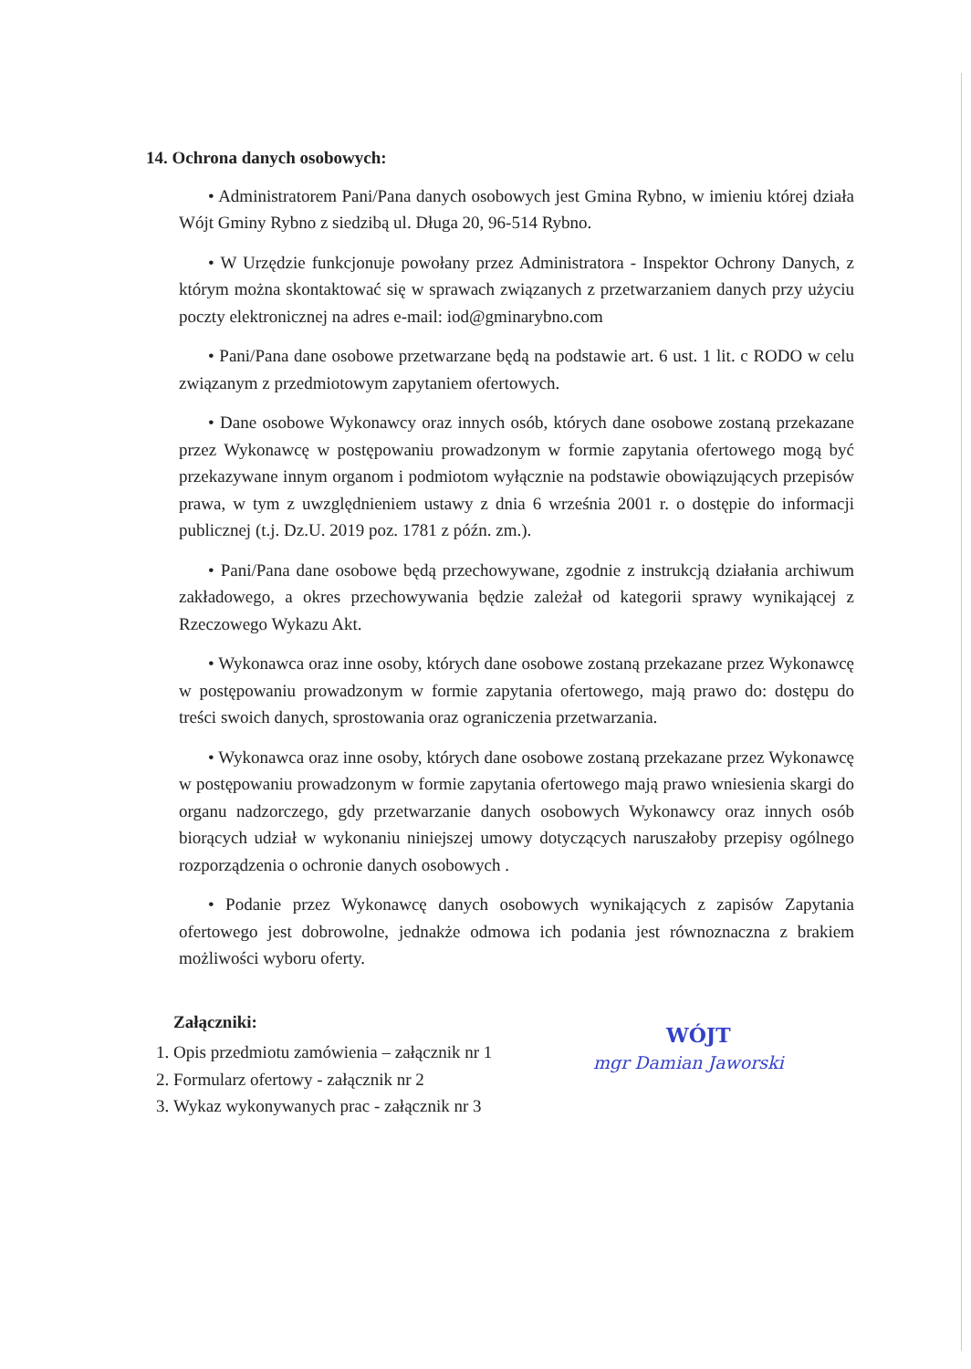14. Ochrona danych osobowych:
• Administratorem Pani/Pana danych osobowych jest Gmina Rybno, w imieniu której działa Wójt Gminy Rybno z siedzibą ul. Długa 20, 96-514 Rybno.
• W Urzędzie funkcjonuje powołany przez Administratora - Inspektor Ochrony Danych, z którym można skontaktować się w sprawach związanych z przetwarzaniem danych przy użyciu poczty elektronicznej na adres e-mail: iod@gminarybno.com
• Pani/Pana dane osobowe przetwarzane będą na podstawie art. 6 ust. 1 lit. c RODO w celu związanym z przedmiotowym zapytaniem ofertowych.
• Dane osobowe Wykonawcy oraz innych osób, których dane osobowe zostaną przekazane przez Wykonawcę w postępowaniu prowadzonym w formie zapytania ofertowego mogą być przekazywane innym organom i podmiotom wyłącznie na podstawie obowiązujących przepisów prawa, w tym z uwzględnieniem ustawy z dnia 6 września 2001 r. o dostępie do informacji publicznej (t.j. Dz.U. 2019 poz. 1781 z późn. zm.).
• Pani/Pana dane osobowe będą przechowywane, zgodnie z instrukcją działania archiwum zakładowego, a okres przechowywania będzie zależał od kategorii sprawy wynikającej z Rzeczowego Wykazu Akt.
• Wykonawca oraz inne osoby, których dane osobowe zostaną przekazane przez Wykonawcę w postępowaniu prowadzonym w formie zapytania ofertowego, mają prawo do: dostępu do treści swoich danych, sprostowania oraz ograniczenia przetwarzania.
• Wykonawca oraz inne osoby, których dane osobowe zostaną przekazane przez Wykonawcę w postępowaniu prowadzonym w formie zapytania ofertowego mają prawo wniesienia skargi do organu nadzorczego, gdy przetwarzanie danych osobowych Wykonawcy oraz innych osób biorących udział w wykonaniu niniejszej umowy dotyczących naruszałoby przepisy ogólnego rozporządzenia o ochronie danych osobowych .
• Podanie przez Wykonawcę danych osobowych wynikających z zapisów Zapytania ofertowego jest dobrowolne, jednakże odmowa ich podania jest równoznaczna z brakiem możliwości wyboru oferty.
Załączniki:
1. Opis przedmiotu zamówienia – załącznik nr 1
2. Formularz ofertowy - załącznik nr 2
3. Wykaz wykonywanych prac - załącznik nr 3
WÓJT
mgr Damian Jaworski